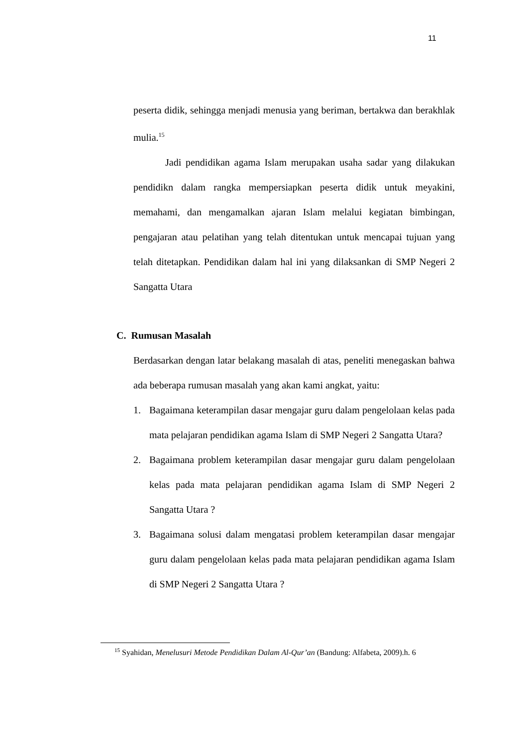11
peserta didik, sehingga menjadi menusia yang beriman, bertakwa dan berakhlak mulia.<sup>15</sup>
Jadi pendidikan agama Islam merupakan usaha sadar yang dilakukan pendidikn dalam rangka mempersiapkan peserta didik untuk meyakini, memahami, dan mengamalkan ajaran Islam melalui kegiatan bimbingan, pengajaran atau pelatihan yang telah ditentukan untuk mencapai tujuan yang telah ditetapkan. Pendidikan dalam hal ini yang dilaksankan di SMP Negeri 2 Sangatta Utara
C. Rumusan Masalah
Berdasarkan dengan latar belakang masalah di atas, peneliti menegaskan bahwa ada beberapa rumusan masalah yang akan kami angkat, yaitu:
1. Bagaimana keterampilan dasar mengajar guru dalam pengelolaan kelas pada mata pelajaran pendidikan agama Islam di SMP Negeri 2 Sangatta Utara?
2. Bagaimana problem keterampilan dasar mengajar guru dalam pengelolaan kelas pada mata pelajaran pendidikan agama Islam di SMP Negeri 2 Sangatta Utara ?
3. Bagaimana solusi dalam mengatasi problem keterampilan dasar mengajar guru dalam pengelolaan kelas pada mata pelajaran pendidikan agama Islam di SMP Negeri 2 Sangatta Utara ?
<sup>15</sup> Syahidan, Menelusuri Metode Pendidikan Dalam Al-Qur’an (Bandung: Alfabeta, 2009).h. 6